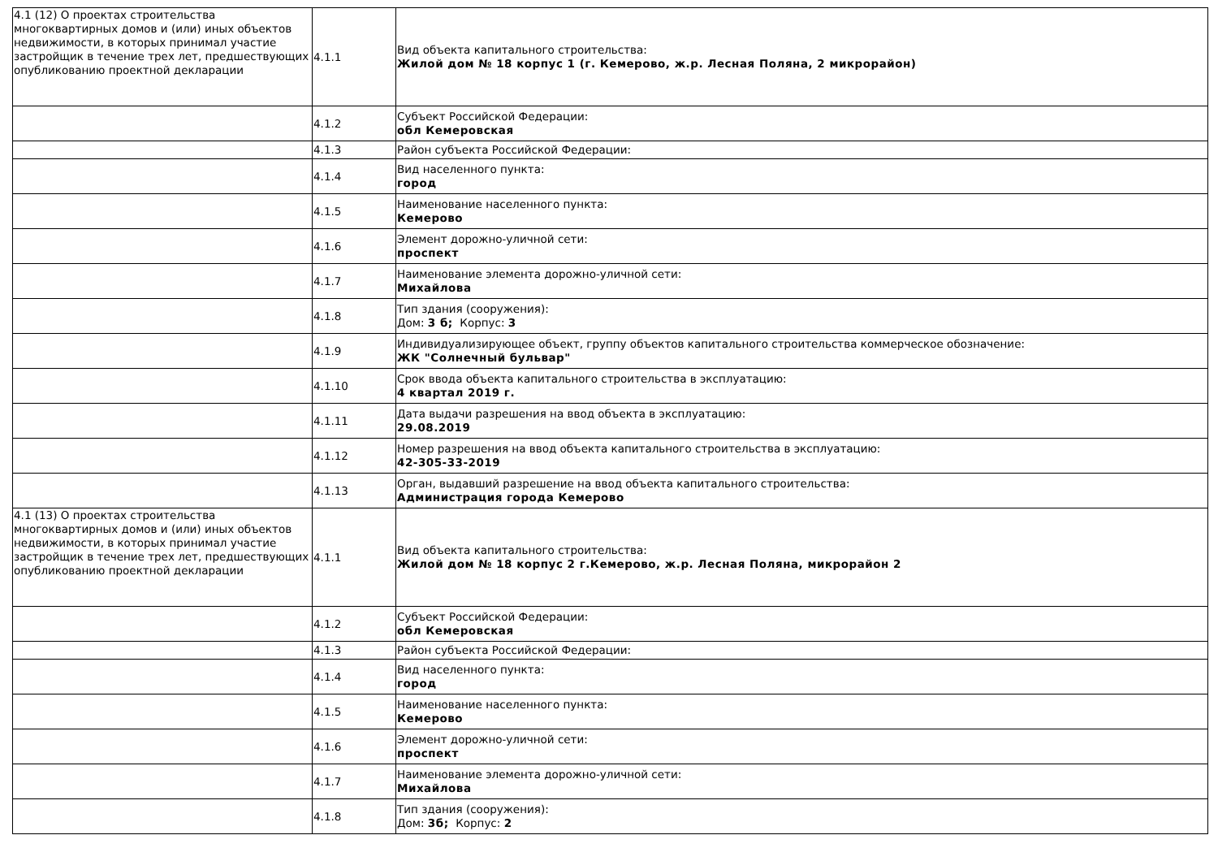| 4.1 (12) О проектах строительства многоквартирных домов и (или) иных объектов недвижимости, в которых принимал участие застройщик в течение трех лет, предшествующих опубликованию проектной декларации | 4.1.1 | Вид объекта капитального строительства: Жилой дом № 18 корпус 1 (г. Кемерово, ж.р. Лесная Поляна, 2 микрорайон) |
| | 4.1.2 | Субъект Российской Федерации: обл Кемеровская |
| | 4.1.3 | Район субъекта Российской Федерации: |
| | 4.1.4 | Вид населенного пункта: город |
| | 4.1.5 | Наименование населенного пункта: Кемерово |
| | 4.1.6 | Элемент дорожно-уличной сети: проспект |
| | 4.1.7 | Наименование элемента дорожно-уличной сети: Михайлова |
| | 4.1.8 | Тип здания (сооружения): Дом: 3 б; Корпус: 3 |
| | 4.1.9 | Индивидуализирующее объект, группу объектов капитального строительства коммерческое обозначение: ЖК "Солнечный бульвар" |
| | 4.1.10 | Срок ввода объекта капитального строительства в эксплуатацию: 4 квартал 2019 г. |
| | 4.1.11 | Дата выдачи разрешения на ввод объекта в эксплуатацию: 29.08.2019 |
| | 4.1.12 | Номер разрешения на ввод объекта капитального строительства в эксплуатацию: 42-305-33-2019 |
| | 4.1.13 | Орган, выдавший разрешение на ввод объекта капитального строительства: Администрация города Кемерово |
| 4.1 (13) О проектах строительства многоквартирных домов и (или) иных объектов недвижимости, в которых принимал участие застройщик в течение трех лет, предшествующих опубликованию проектной декларации | 4.1.1 | Вид объекта капитального строительства: Жилой дом № 18 корпус 2 г.Кемерово, ж.р. Лесная Поляна, микрорайон 2 |
| | 4.1.2 | Субъект Российской Федерации: обл Кемеровская |
| | 4.1.3 | Район субъекта Российской Федерации: |
| | 4.1.4 | Вид населенного пункта: город |
| | 4.1.5 | Наименование населенного пункта: Кемерово |
| | 4.1.6 | Элемент дорожно-уличной сети: проспект |
| | 4.1.7 | Наименование элемента дорожно-уличной сети: Михайлова |
| | 4.1.8 | Тип здания (сооружения): Дом: 3б; Корпус: 2 |